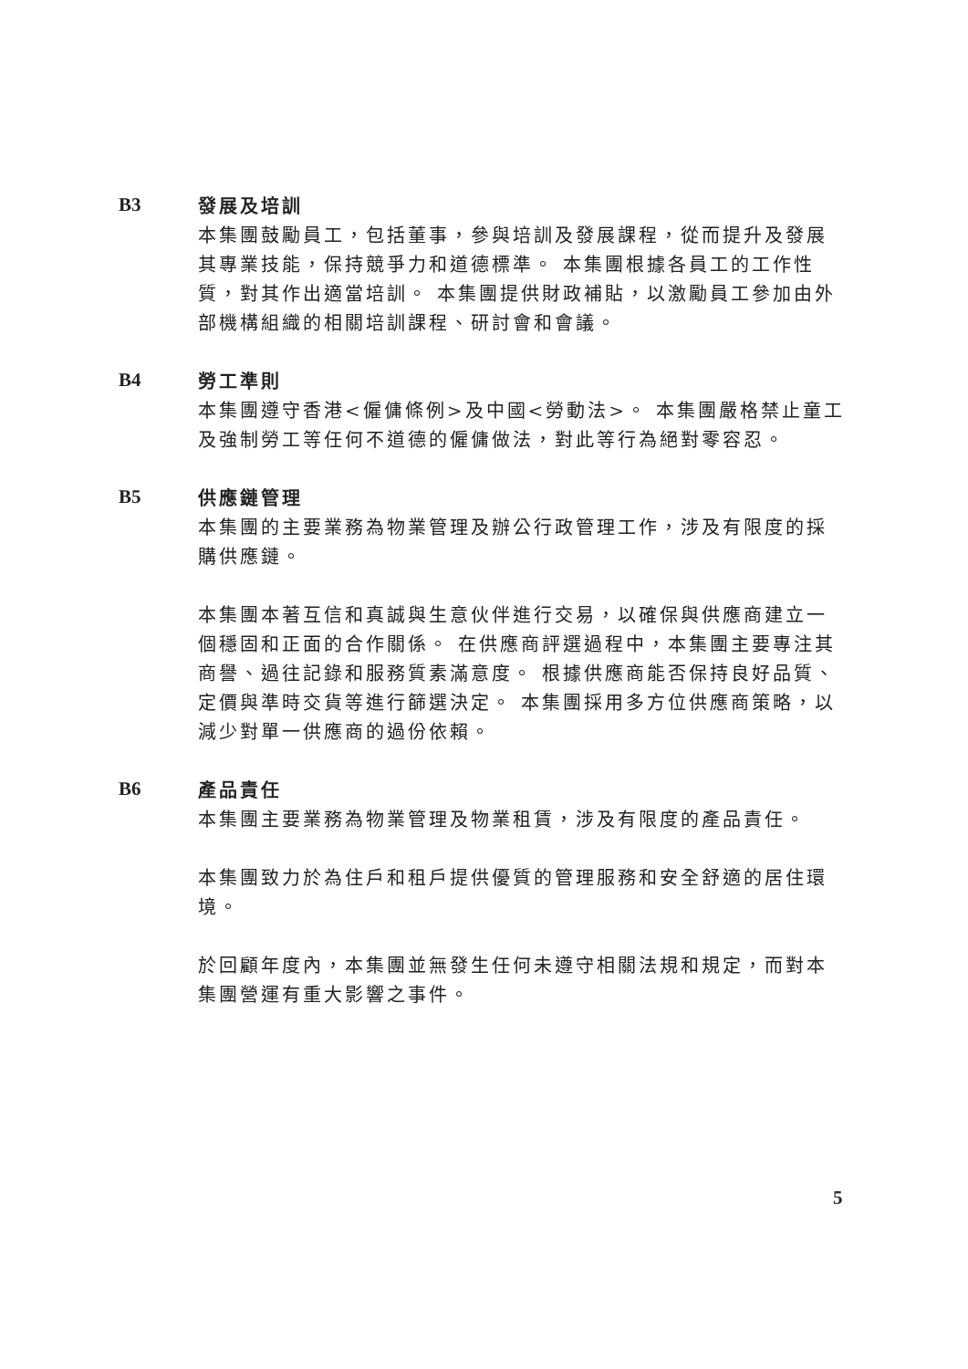B3
發展及培訓
本集團鼓勵員工，包括董事，參與培訓及發展課程，從而提升及發展其專業技能，保持競爭力和道德標準。 本集團根據各員工的工作性質，對其作出適當培訓。 本集團提供財政補貼，以激勵員工參加由外部機構組織的相關培訓課程、研討會和會議。
B4
勞工準則
本集團遵守香港<僱傭條例>及中國<勞動法>。 本集團嚴格禁止童工及強制勞工等任何不道德的僱傭做法，對此等行為絕對零容忍。
B5
供應鏈管理
本集團的主要業務為物業管理及辦公行政管理工作，涉及有限度的採購供應鏈。
本集團本著互信和真誠與生意伙伴進行交易，以確保與供應商建立一個穩固和正面的合作關係。 在供應商評選過程中，本集團主要專注其商譽、過往記錄和服務質素滿意度。 根據供應商能否保持良好品質、定價與準時交貨等進行篩選決定。 本集團採用多方位供應商策略，以減少對單一供應商的過份依賴。
B6
產品責任
本集團主要業務為物業管理及物業租賃，涉及有限度的產品責任。
本集團致力於為住戶和租戶提供優質的管理服務和安全舒適的居住環境。
於回顧年度內，本集團並無發生任何未遵守相關法規和規定，而對本集團營運有重大影響之事件。
5